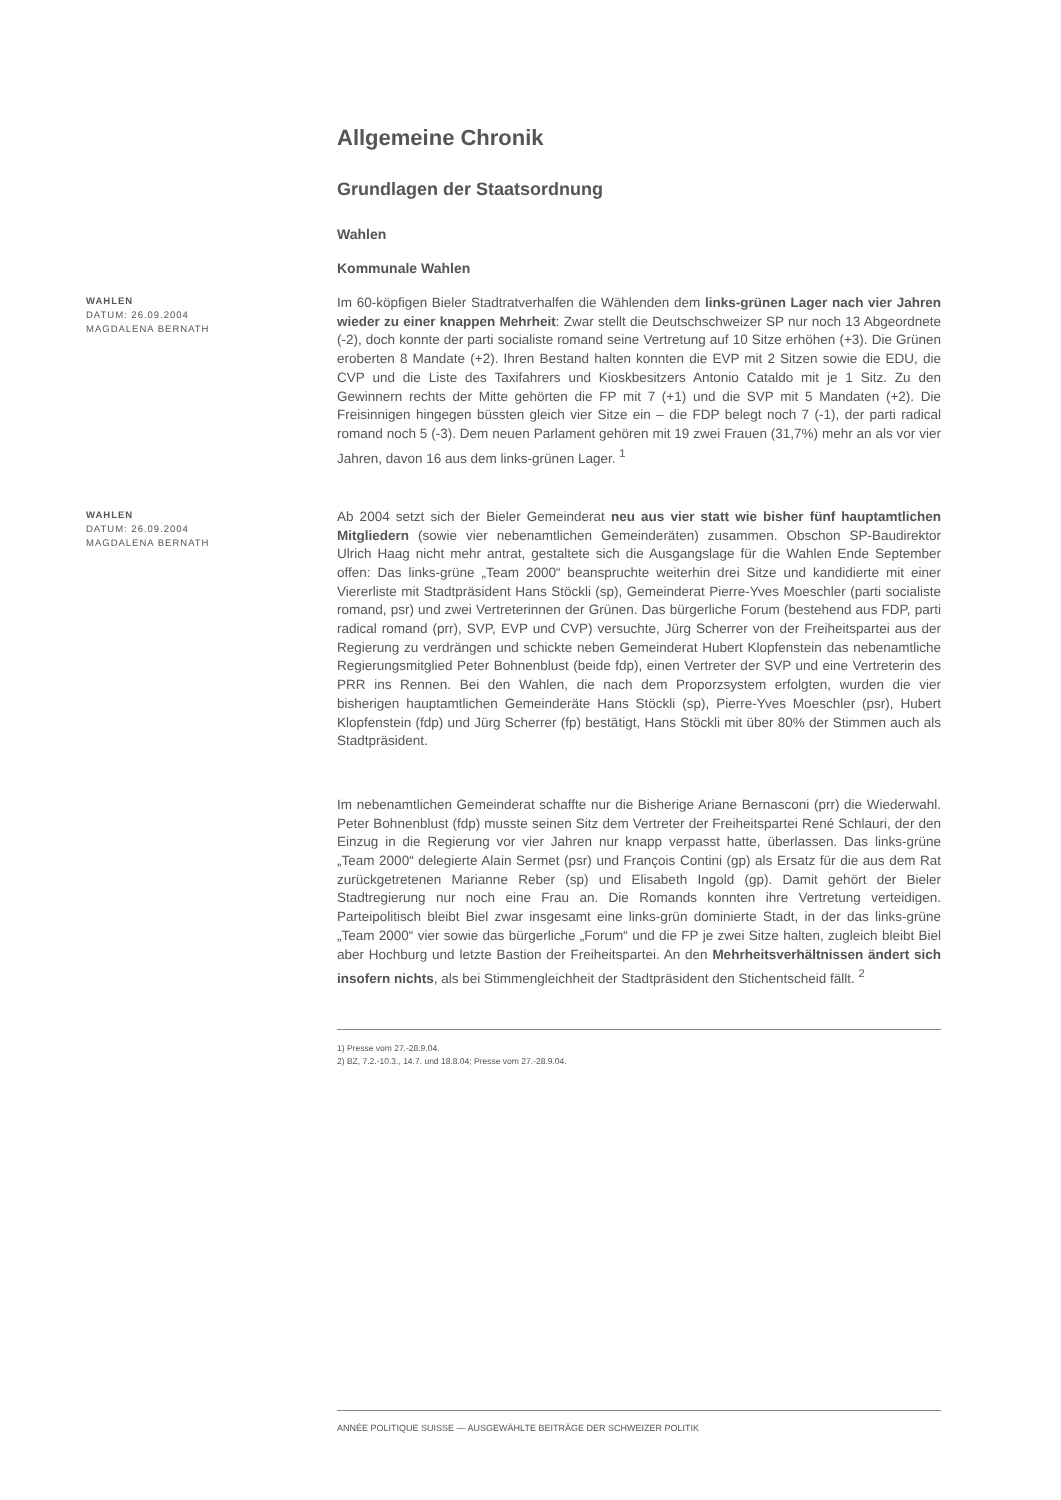Allgemeine Chronik
Grundlagen der Staatsordnung
Wahlen
Kommunale Wahlen
WAHLEN
DATUM: 26.09.2004
MAGDALENA BERNATH
Im 60-köpfigen Bieler Stadtratverhalfen die Wählenden dem links-grünen Lager nach vier Jahren wieder zu einer knappen Mehrheit: Zwar stellt die Deutschschweizer SP nur noch 13 Abgeordnete (-2), doch konnte der parti socialiste romand seine Vertretung auf 10 Sitze erhöhen (+3). Die Grünen eroberten 8 Mandate (+2). Ihren Bestand halten konnten die EVP mit 2 Sitzen sowie die EDU, die CVP und die Liste des Taxifahrers und Kioskbesitzers Antonio Cataldo mit je 1 Sitz. Zu den Gewinnern rechts der Mitte gehörten die FP mit 7 (+1) und die SVP mit 5 Mandaten (+2). Die Freisinnigen hingegen büssten gleich vier Sitze ein – die FDP belegt noch 7 (-1), der parti radical romand noch 5 (-3). Dem neuen Parlament gehören mit 19 zwei Frauen (31,7%) mehr an als vor vier Jahren, davon 16 aus dem links-grünen Lager. <sup>1</sup>
WAHLEN
DATUM: 26.09.2004
MAGDALENA BERNATH
Ab 2004 setzt sich der Bieler Gemeinderat neu aus vier statt wie bisher fünf hauptamtlichen Mitgliedern (sowie vier nebenamtlichen Gemeinderäten) zusammen. Obschon SP-Baudirektor Ulrich Haag nicht mehr antrat, gestaltete sich die Ausgangslage für die Wahlen Ende September offen: Das links-grüne „Team 2000“ beanspruchte weiterhin drei Sitze und kandidierte mit einer Viererliste mit Stadtpräsident Hans Stöckli (sp), Gemeinderat Pierre-Yves Moeschler (parti socialiste romand, psr) und zwei Vertreterinnen der Grünen. Das bürgerliche Forum (bestehend aus FDP, parti radical romand (prr), SVP, EVP und CVP) versuchte, Jürg Scherrer von der Freiheitspartei aus der Regierung zu verdrängen und schickte neben Gemeinderat Hubert Klopfenstein das nebenamtliche Regierungsmitglied Peter Bohnenblust (beide fdp), einen Vertreter der SVP und eine Vertreterin des PRR ins Rennen. Bei den Wahlen, die nach dem Proporzsystem erfolgten, wurden die vier bisherigen hauptamtlichen Gemeinderäte Hans Stöckli (sp), Pierre-Yves Moeschler (psr), Hubert Klopfenstein (fdp) und Jürg Scherrer (fp) bestätigt, Hans Stöckli mit über 80% der Stimmen auch als Stadtpräsident.
Im nebenamtlichen Gemeinderat schaffte nur die Bisherige Ariane Bernasconi (prr) die Wiederwahl. Peter Bohnenblust (fdp) musste seinen Sitz dem Vertreter der Freiheitspartei René Schlauri, der den Einzug in die Regierung vor vier Jahren nur knapp verpasst hatte, überlassen. Das links-grüne „Team 2000“ delegierte Alain Sermet (psr) und François Contini (gp) als Ersatz für die aus dem Rat zurückgetretenen Marianne Reber (sp) und Elisabeth Ingold (gp). Damit gehört der Bieler Stadtregierung nur noch eine Frau an. Die Romands konnten ihre Vertretung verteidigen. Parteipolitisch bleibt Biel zwar insgesamt eine links-grün dominierte Stadt, in der das links-grüne „Team 2000“ vier sowie das bürgerliche „Forum“ und die FP je zwei Sitze halten, zugleich bleibt Biel aber Hochburg und letzte Bastion der Freiheitspartei. An den Mehrheitsverhältnissen ändert sich insofern nichts, als bei Stimmengleichheit der Stadtpräsident den Stichentscheid fällt. <sup>2</sup>
1) Presse vom 27.-28.9.04.
2) BZ, 7.2.-10.3., 14.7. und 18.8.04; Presse vom 27.-28.9.04.
ANNÉE POLITIQUE SUISSE — AUSGEWÄHLTE BEITRÄGE DER SCHWEIZER POLITIK